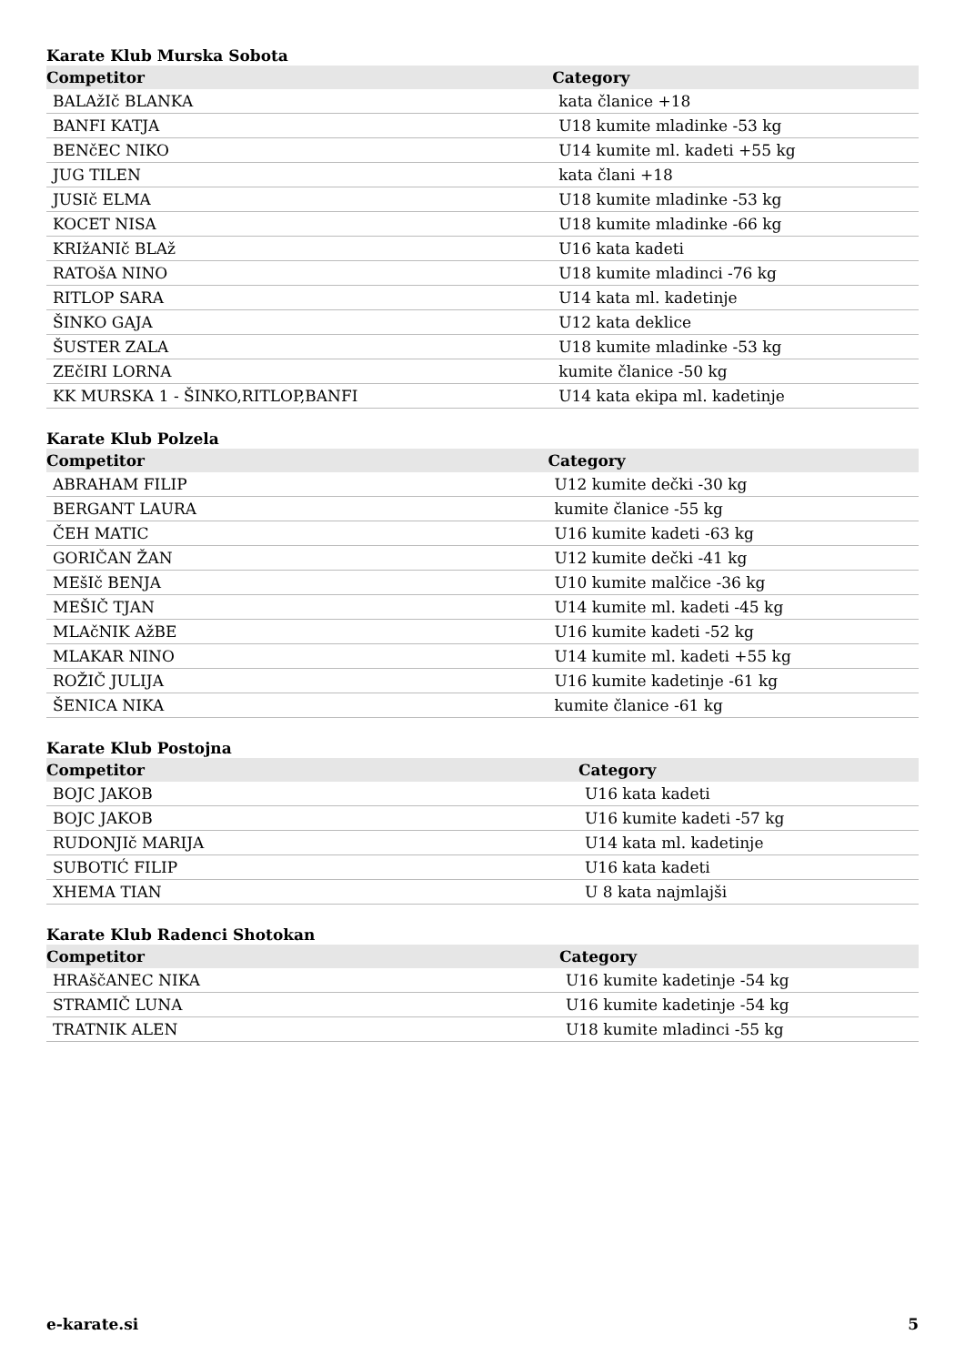Karate Klub Murska Sobota
| Competitor | Category |
| --- | --- |
| BALAžIč BLANKA | kata članice +18 |
| BANFI KATJA | U18 kumite mladinke -53 kg |
| BENčEC NIKO | U14 kumite ml. kadeti +55 kg |
| JUG TILEN | kata člani +18 |
| JUSIč ELMA | U18 kumite mladinke -53 kg |
| KOCET NISA | U18 kumite mladinke -66 kg |
| KRIžANIč BLAž | U16 kata kadeti |
| RATOšA NINO | U18 kumite mladinci -76 kg |
| RITLOP SARA | U14 kata ml. kadetinje |
| ŠINKO GAJA | U12 kata deklice |
| ŠUSTER ZALA | U18 kumite mladinke -53 kg |
| ZEčIRI LORNA | kumite članice -50 kg |
| KK MURSKA 1 - ŠINKO,RITLOP,BANFI | U14 kata ekipa ml. kadetinje |
Karate Klub Polzela
| Competitor | Category |
| --- | --- |
| ABRAHAM FILIP | U12 kumite dečki -30 kg |
| BERGANT LAURA | kumite članice -55 kg |
| ČEH MATIC | U16 kumite kadeti -63 kg |
| GORIČAN ŽAN | U12 kumite dečki -41 kg |
| MEšIč BENJA | U10 kumite malčice -36 kg |
| MEŠIČ TJAN | U14 kumite ml. kadeti -45 kg |
| MLAčNIK AžBE | U16 kumite kadeti -52 kg |
| MLAKAR NINO | U14 kumite ml. kadeti +55 kg |
| ROŽIČ JULIJA | U16 kumite kadetinje -61 kg |
| ŠENICA NIKA | kumite članice -61 kg |
Karate Klub Postojna
| Competitor | Category |
| --- | --- |
| BOJC JAKOB | U16 kata kadeti |
| BOJC JAKOB | U16 kumite kadeti -57 kg |
| RUDONJIč MARIJA | U14 kata ml. kadetinje |
| SUBOTIĆ FILIP | U16 kata kadeti |
| XHEMA TIAN | U 8 kata najmlajši |
Karate Klub Radenci Shotokan
| Competitor | Category |
| --- | --- |
| HRAščANEC NIKA | U16 kumite kadetinje -54 kg |
| STRAMIČ LUNA | U16 kumite kadetinje -54 kg |
| TRATNIK ALEN | U18 kumite mladinci -55 kg |
e-karate.si 5